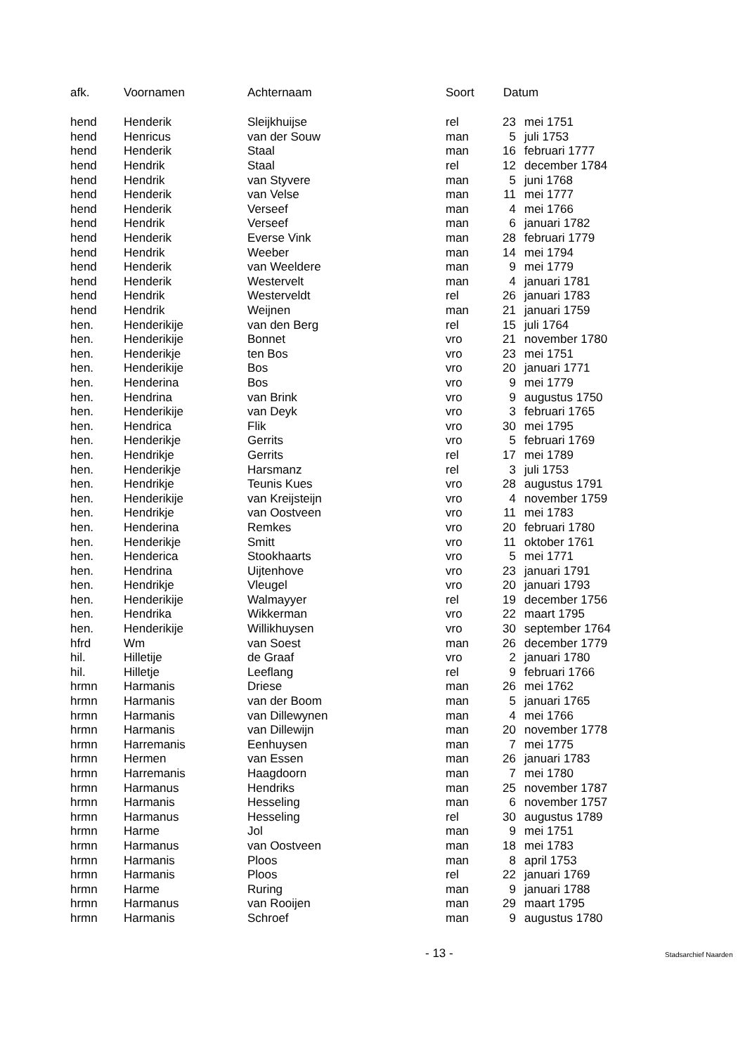| afk. | Voornamen | Achternaam | Soort | Datum | |
| --- | --- | --- | --- | --- | --- |
| hend | Henderik | Sleijkhuijse | rel | 23 | mei 1751 |
| hend | Henricus | van der Souw | man | 5 | juli 1753 |
| hend | Henderik | Staal | man | 16 | februari 1777 |
| hend | Hendrik | Staal | rel | 12 | december 1784 |
| hend | Hendrik | van Styvere | man | 5 | juni 1768 |
| hend | Henderik | van Velse | man | 11 | mei 1777 |
| hend | Henderik | Verseef | man | 4 | mei 1766 |
| hend | Hendrik | Verseef | man | 6 | januari 1782 |
| hend | Henderik | Everse Vink | man | 28 | februari 1779 |
| hend | Hendrik | Weeber | man | 14 | mei 1794 |
| hend | Henderik | van Weeldere | man | 9 | mei 1779 |
| hend | Henderik | Westervelt | man | 4 | januari 1781 |
| hend | Hendrik | Westerveldt | rel | 26 | januari 1783 |
| hend | Hendrik | Weijnen | man | 21 | januari 1759 |
| hen. | Henderikije | van den Berg | rel | 15 | juli 1764 |
| hen. | Henderikije | Bonnet | vro | 21 | november 1780 |
| hen. | Henderikje | ten Bos | vro | 23 | mei 1751 |
| hen. | Henderikije | Bos | vro | 20 | januari 1771 |
| hen. | Henderina | Bos | vro | 9 | mei 1779 |
| hen. | Hendrina | van Brink | vro | 9 | augustus 1750 |
| hen. | Henderikije | van Deyk | vro | 3 | februari 1765 |
| hen. | Hendrica | Flik | vro | 30 | mei 1795 |
| hen. | Henderikje | Gerrits | vro | 5 | februari 1769 |
| hen. | Hendrikje | Gerrits | rel | 17 | mei 1789 |
| hen. | Henderikje | Harsmanz | rel | 3 | juli 1753 |
| hen. | Hendrikje | Teunis Kues | vro | 28 | augustus 1791 |
| hen. | Henderikije | van Kreijsteijn | vro | 4 | november 1759 |
| hen. | Hendrikje | van Oostveen | vro | 11 | mei 1783 |
| hen. | Henderina | Remkes | vro | 20 | februari 1780 |
| hen. | Henderikje | Smitt | vro | 11 | oktober 1761 |
| hen. | Henderica | Stookhaarts | vro | 5 | mei 1771 |
| hen. | Hendrina | Uijtenhove | vro | 23 | januari 1791 |
| hen. | Hendrikje | Vleugel | vro | 20 | januari 1793 |
| hen. | Henderikije | Walmayyer | rel | 19 | december 1756 |
| hen. | Hendrika | Wikkerman | vro | 22 | maart 1795 |
| hen. | Henderikije | Willikhuysen | vro | 30 | september 1764 |
| hfrd | Wm | van Soest | man | 26 | december 1779 |
| hil. | Hilletije | de Graaf | vro | 2 | januari 1780 |
| hil. | Hilletje | Leeflang | rel | 9 | februari 1766 |
| hrmn | Harmanis | Driese | man | 26 | mei 1762 |
| hrmn | Harmanis | van der Boom | man | 5 | januari 1765 |
| hrmn | Harmanis | van Dillewynen | man | 4 | mei 1766 |
| hrmn | Harmanis | van Dillewijn | man | 20 | november 1778 |
| hrmn | Harremanis | Eenhuysen | man | 7 | mei 1775 |
| hrmn | Hermen | van Essen | man | 26 | januari 1783 |
| hrmn | Harremanis | Haagdoorn | man | 7 | mei 1780 |
| hrmn | Harmanus | Hendriks | man | 25 | november 1787 |
| hrmn | Harmanis | Hesseling | man | 6 | november 1757 |
| hrmn | Harmanus | Hesseling | rel | 30 | augustus 1789 |
| hrmn | Harme | Jol | man | 9 | mei 1751 |
| hrmn | Harmanus | van Oostveen | man | 18 | mei 1783 |
| hrmn | Harmanis | Ploos | man | 8 | april 1753 |
| hrmn | Harmanis | Ploos | rel | 22 | januari 1769 |
| hrmn | Harme | Ruring | man | 9 | januari 1788 |
| hrmn | Harmanus | van Rooijen | man | 29 | maart 1795 |
| hrmn | Harmanis | Schroef | man | 9 | augustus 1780 |
- 13 - Stadsarchief Naarden